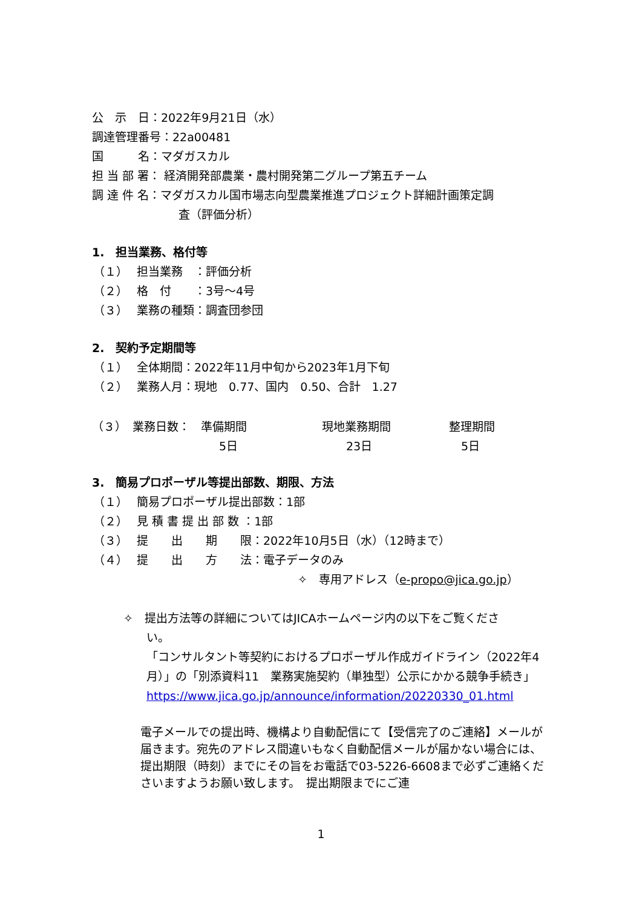公　示　日：2022年9月21日（水）
調達管理番号：22a00481
国　　　名：マダガスカル
担 当 部 署： 経済開発部農業・農村開発第二グループ第五チーム
調 達 件 名：マダガスカル国市場志向型農業推進プロジェクト詳細計画策定調
査（評価分析）
1.　担当業務、格付等
（１） 担当業務　：評価分析
（２） 格　付　　：3号～4号
（３） 業務の種類：調査団参団
2.　契約予定期間等
（１） 全体期間：2022年11月中旬から2023年1月下旬
（２） 業務人月：現地　0.77、国内　0.50、合計　1.27
| （３） 業務日数： | 準備期間 | 現地業務期間 | 整理期間 |
| | 5日 | 23日 | 5日 |
3.　簡易プロポーザル等提出部数、期限、方法
（１） 簡易プロポーザル提出部数：1部
（２） 見 積 書 提 出 部 数 ：1部
（３） 提　　出　　期　　限：2022年10月5日（水）（12時まで）
（４） 提　　出　　方　　法：電子データのみ
✧　専用アドレス（e-propo@jica.go.jp）
✧　提出方法等の詳細についてはJICAホームページ内の以下をご覧くださ
い。
「コンサルタント等契約におけるプロポーザル作成ガイドライン（2022年4月）」の「別添資料11　業務実施契約（単独型）公示にかかる競争手続き」
https://www.jica.go.jp/announce/information/20220330_01.html
電子メールでの提出時、機構より自動配信にて【受信完了のご連絡】メールが届きます。宛先のアドレス間違いもなく自動配信メールが届かない場合には、提出期限（時刻）までにその旨をお電話で03-5226-6608まで必ずご連絡くださいますようお願い致します。　提出期限までにご連
1